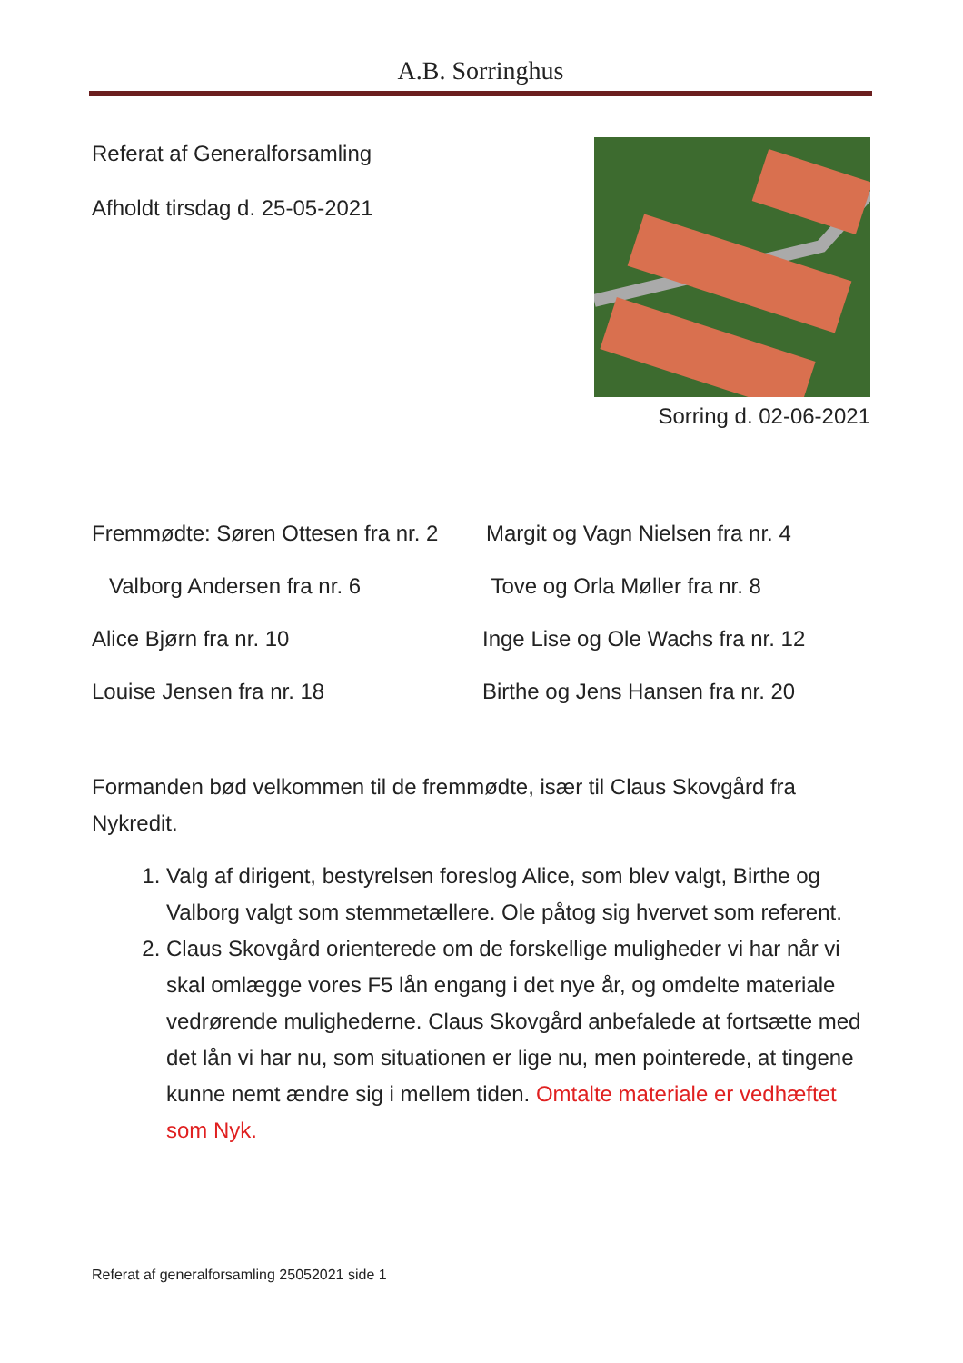A.B. Sorringhus
Referat af Generalforsamling
Afholdt tirsdag d. 25-05-2021
Sorring d. 02-06-2021
Fremmødte: Søren Ottesen fra nr. 2
Margit og Vagn Nielsen fra nr. 4
Valborg Andersen fra nr. 6 Tove og Orla Møller fra nr. 8
Alice Bjørn fra nr. 10 Inge Lise og Ole Wachs fra nr. 12
Louise Jensen fra nr. 18 Birthe og Jens Hansen fra nr. 20
Formanden bød velkommen til de fremmødte, især til Claus Skovgård fra Nykredit.
1. Valg af dirigent, bestyrelsen foreslog Alice, som blev valgt, Birthe og Valborg valgt som stemmetællere. Ole påtog sig hvervet som referent.
2. Claus Skovgård orienterede om de forskellige muligheder vi har når vi skal omlægge vores F5 lån engang i det nye år, og omdelte materiale vedrørende mulighederne. Claus Skovgård anbefalede at fortsætte med det lån vi har nu, som situationen er lige nu, men pointerede, at tingene kunne nemt ændre sig i mellem tiden. Omtalte materiale er vedhæftet som Nyk.
Referat af generalforsamling 25052021 side 1